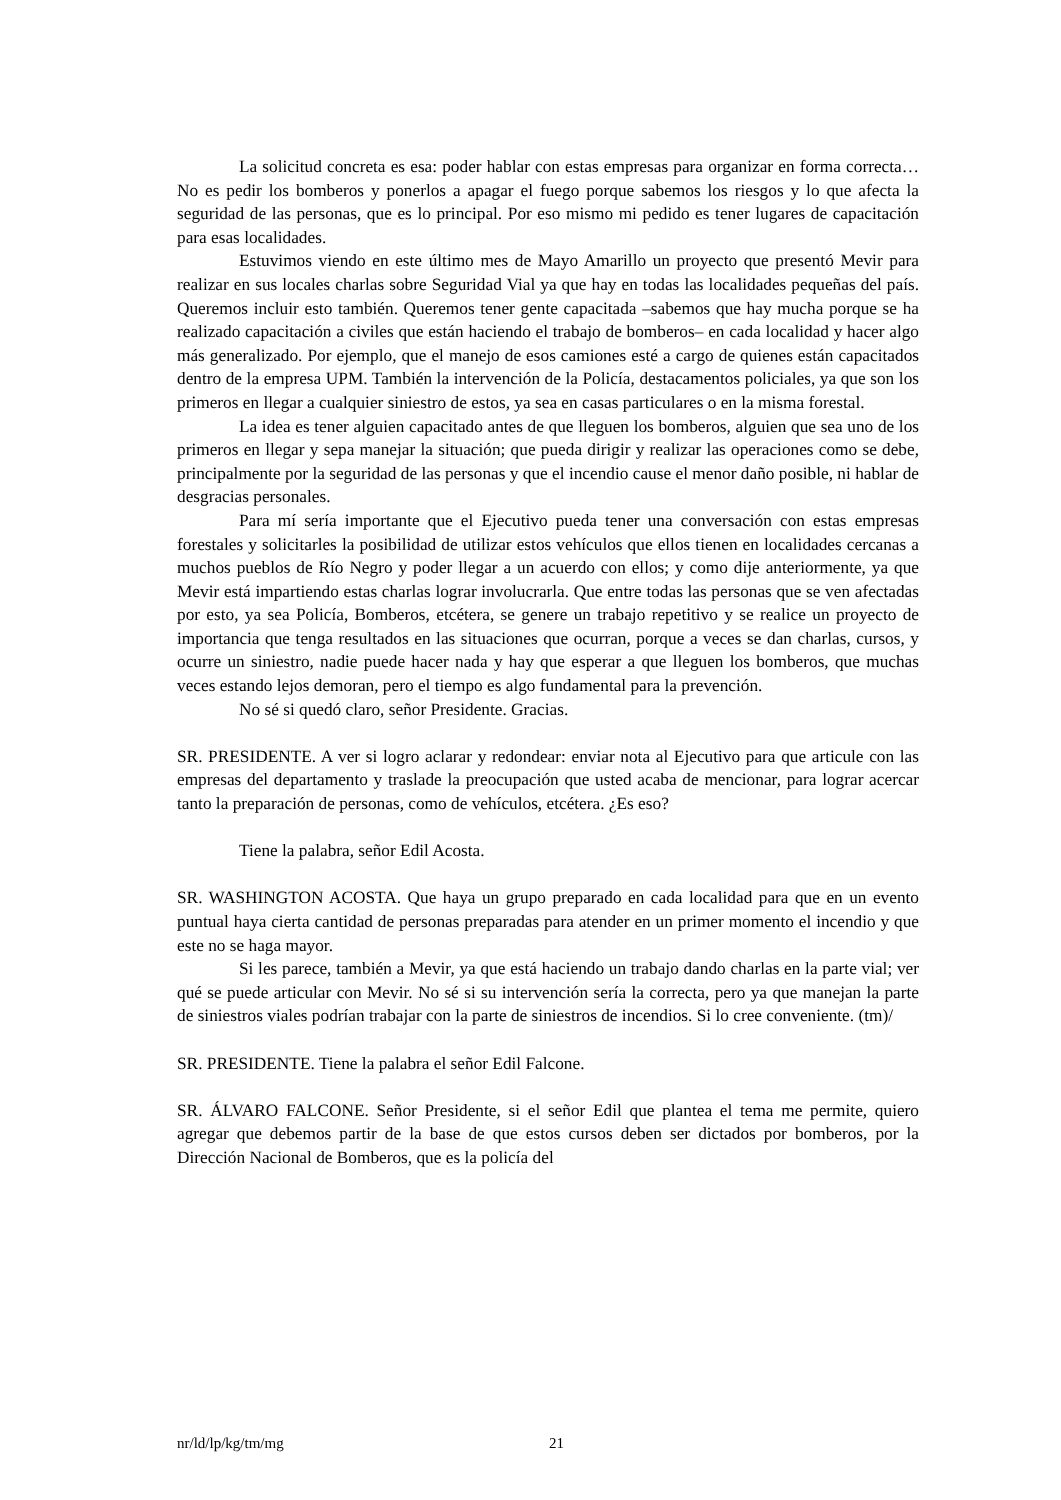La solicitud concreta es esa: poder hablar con estas empresas para organizar en forma correcta… No es pedir los bomberos y ponerlos a apagar el fuego porque sabemos los riesgos y lo que afecta la seguridad de las personas, que es lo principal. Por eso mismo mi pedido es tener lugares de capacitación para esas localidades.
Estuvimos viendo en este último mes de Mayo Amarillo un proyecto que presentó Mevir para realizar en sus locales charlas sobre Seguridad Vial ya que hay en todas las localidades pequeñas del país. Queremos incluir esto también. Queremos tener gente capacitada –sabemos que hay mucha porque se ha realizado capacitación a civiles que están haciendo el trabajo de bomberos– en cada localidad y hacer algo más generalizado. Por ejemplo, que el manejo de esos camiones esté a cargo de quienes están capacitados dentro de la empresa UPM. También la intervención de la Policía, destacamentos policiales, ya que son los primeros en llegar a cualquier siniestro de estos, ya sea en casas particulares o en la misma forestal.
La idea es tener alguien capacitado antes de que lleguen los bomberos, alguien que sea uno de los primeros en llegar y sepa manejar la situación; que pueda dirigir y realizar las operaciones como se debe, principalmente por la seguridad de las personas y que el incendio cause el menor daño posible, ni hablar de desgracias personales.
Para mí sería importante que el Ejecutivo pueda tener una conversación con estas empresas forestales y solicitarles la posibilidad de utilizar estos vehículos que ellos tienen en localidades cercanas a muchos pueblos de Río Negro y poder llegar a un acuerdo con ellos; y como dije anteriormente, ya que Mevir está impartiendo estas charlas lograr involucrarla. Que entre todas las personas que se ven afectadas por esto, ya sea Policía, Bomberos, etcétera, se genere un trabajo repetitivo y se realice un proyecto de importancia que tenga resultados en las situaciones que ocurran, porque a veces se dan charlas, cursos, y ocurre un siniestro, nadie puede hacer nada y hay que esperar a que lleguen los bomberos, que muchas veces estando lejos demoran, pero el tiempo es algo fundamental para la prevención.
No sé si quedó claro, señor Presidente. Gracias.
SR. PRESIDENTE. A ver si logro aclarar y redondear: enviar nota al Ejecutivo para que articule con las empresas del departamento y traslade la preocupación que usted acaba de mencionar, para lograr acercar tanto la preparación de personas, como de vehículos, etcétera. ¿Es eso?
Tiene la palabra, señor Edil Acosta.
SR. WASHINGTON ACOSTA. Que haya un grupo preparado en cada localidad para que en un evento puntual haya cierta cantidad de personas preparadas para atender en un primer momento el incendio y que este no se haga mayor.
Si les parece, también a Mevir, ya que está haciendo un trabajo dando charlas en la parte vial; ver qué se puede articular con Mevir. No sé si su intervención sería la correcta, pero ya que manejan la parte de siniestros viales podrían trabajar con la parte de siniestros de incendios. Si lo cree conveniente. (tm)/
SR. PRESIDENTE. Tiene la palabra el señor Edil Falcone.
SR. ÁLVARO FALCONE. Señor Presidente, si el señor Edil que plantea el tema me permite, quiero agregar que debemos partir de la base de que estos cursos deben ser dictados por bomberos, por la Dirección Nacional de Bomberos, que es la policía del
nr/ld/lp/kg/tm/mg 21